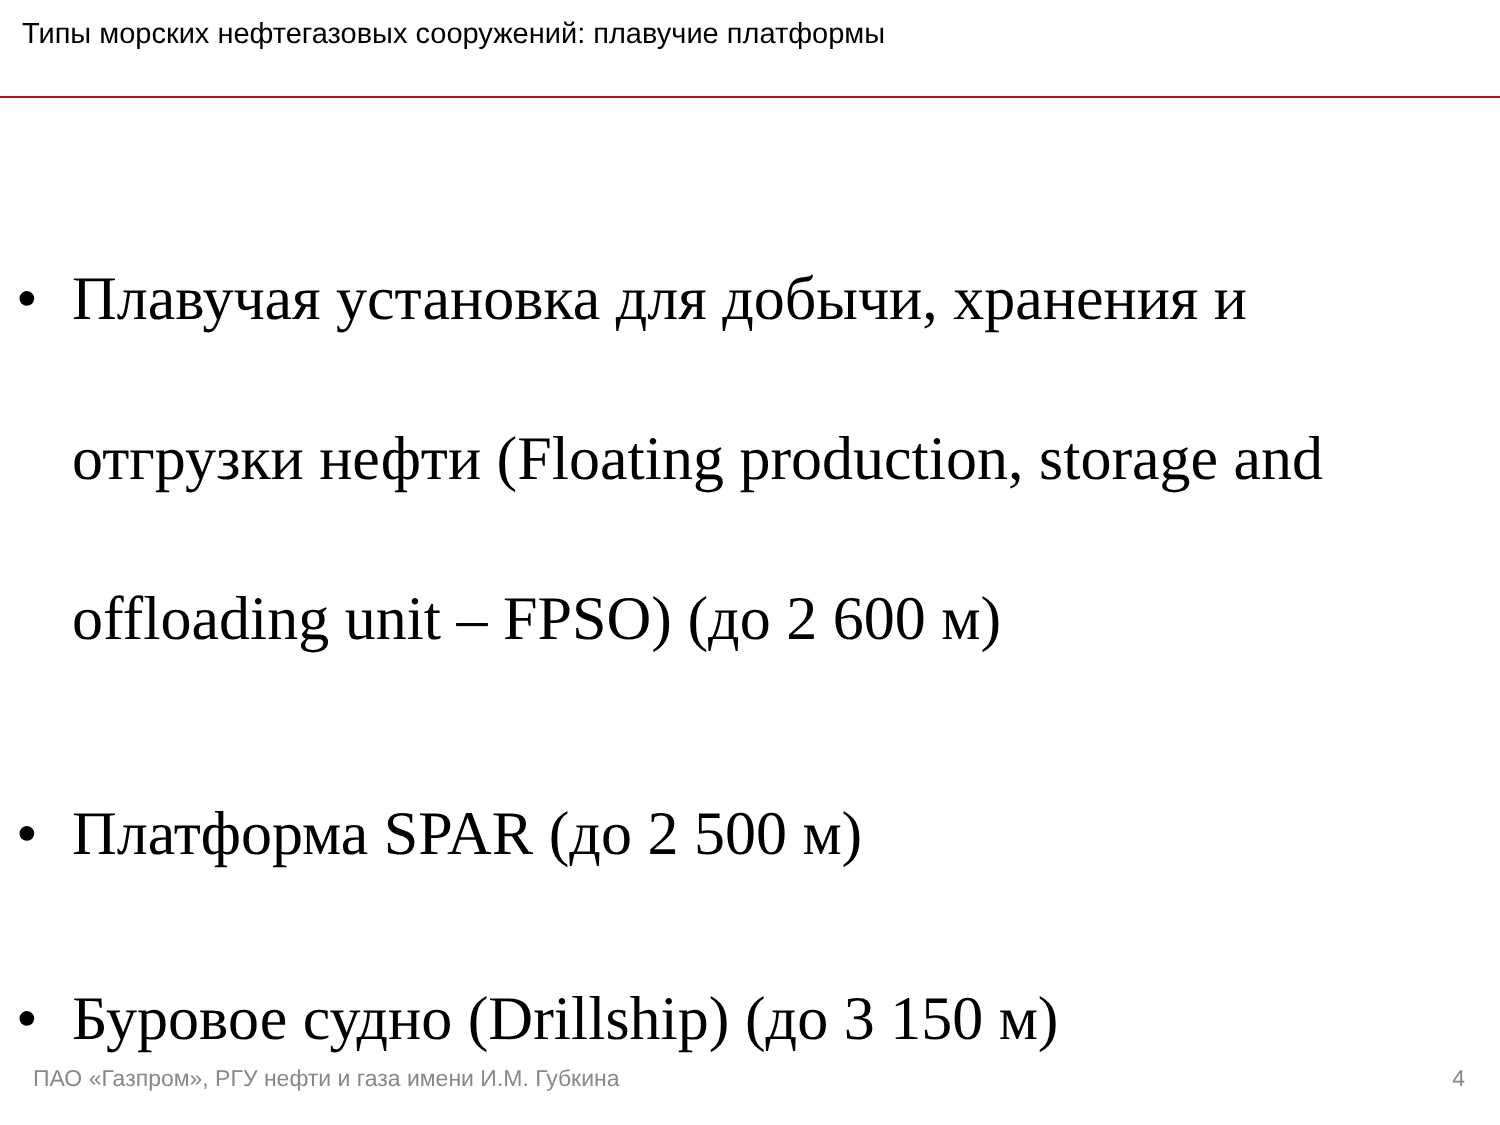Типы морских нефтегазовых сооружений: плавучие платформы
• Плавучая установка для добычи, хранения и отгрузки нефти (Floating production, storage and offloading unit – FPSO) (до 2 600 м)
• Платформа SPAR (до 2 500 м)
• Буровое судно (Drillship) (до 3 150 м)
ПАО «Газпром», РГУ нефти и газа имени И.М. Губкина 4